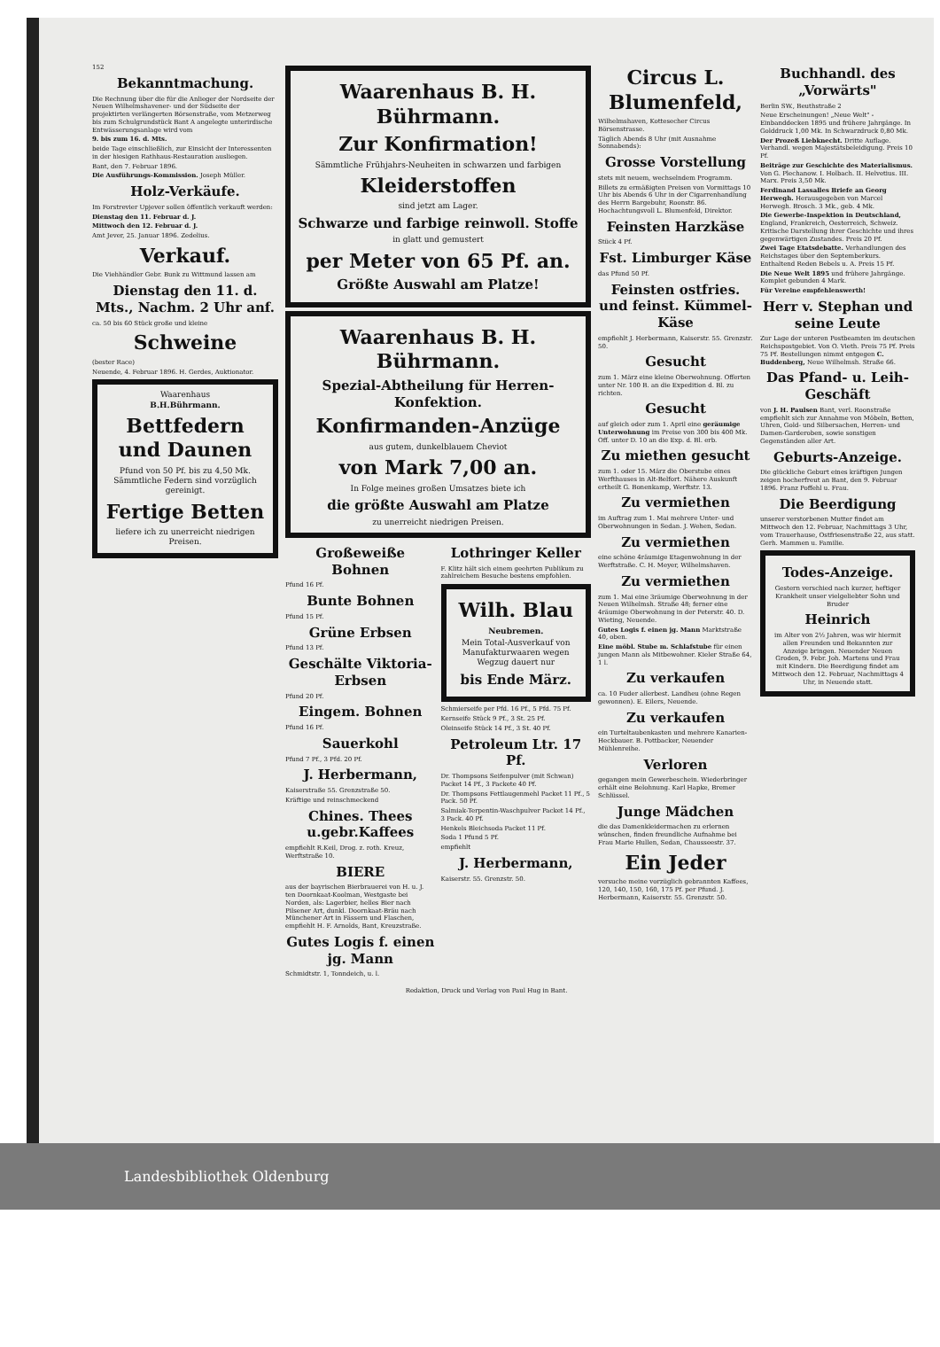152
Bekanntmachung.
Die Rechnung über die für die Anlieger der Nordseite der Neuen Wilhelmshavener- und der Südseite der projektirten verlängerten Börsenstraße, vom Metzerweg bis zum Schulgrundstück Bant A angelegte unterirdische Entwässerungsanlage wird vom
9. bis zum 16. d. Mts.
beide Tage einschließlich, zur Einsicht der Interessenten in der hiesigen Rathhaus-Restauration ausliegen.
Bant, den 7. Februar 1896.
Die Ausführungs-Kommission. Joseph Müller.
Holz-Verkäufe.
Im Forstrevier Upjever sollen öffentlich verkauft werden:
Dienstag den 11. Februar d. J.
Mittwoch den 12. Februar d. J.
Amt Jever, 25. Januar 1896. Zedelius.
Verkauf.
Die Viehhändler Gebr. Bunk zu Wittmund lassen am
Dienstag den 11. d. Mts., Nachm. 2 Uhr anf.
ca. 50 bis 60 Stück große und kleine
Schweine
(bester Race)
Neuende, 4. Februar 1896. H. Gerdes, Auktionator.
Waarenhaus
B.H.Bührmann.
Bettfedern und Daunen
Pfund von 50 Pf. bis zu 4,50 Mk.
Sämmtliche Federn sind vorzüglich gereinigt.
Fertige Betten
liefere ich zu unerreicht niedrigen Preisen.
Waarenhaus B. H. Bührmann.
Zur Konfirmation!
Sämmtliche Frühjahrs-Neuheiten in schwarzen und farbigen
Kleiderstoffen
sind jetzt am Lager.
Schwarze und farbige reinwoll. Stoffe
in glatt und gemustert
per Meter von 65 Pf. an.
Größte Auswahl am Platze!
Waarenhaus B. H. Bührmann.
Spezial-Abtheilung für Herren-Konfektion.
Konfirmanden-Anzüge
aus gutem, dunkelblauem Cheviot
von Mark 7,00 an.
In Folge meines großen Umsatzes biete ich
die größte Auswahl am Platze
zu unerreicht niedrigen Preisen.
Großeweiße Bohnen
Pfund 16 Pf.
Bunte Bohnen
Pfund 15 Pf.
Grüne Erbsen
Pfund 13 Pf.
Geschälte Viktoria-Erbsen
Pfund 20 Pf.
Eingem. Bohnen
Pfund 16 Pf.
Sauerkohl
Pfund 7 Pf., 3 Pfd. 20 Pf.
J. Herbermann,
Kaiserstraße 55. Grenzstraße 50.
Kräftige und reinschmeckend
Chines. Thees u.gebr.Kaffees
empfiehlt R.Keil, Drog. z. roth. Kreuz, Werftstraße 10.
BIERE
aus der bayrischen Bierbrauerei von H. u. J. ten Doornkaat-Koolman, Westgaste bei Norden, als: Lagerbier, helles Bier nach Pilsener Art, dunkl. Doornkaat-Bräu nach Münchener Art in Fässern und Flaschen, empfiehlt H. F. Arnolds, Bant, Kreuzstraße.
Gutes Logis f. einen jg. Mann
Schmidtstr. 1, Tonndeich, u. l.
Lothringer Keller
F. Klitz hält sich einem geehrten Publikum zu zahlreichem Besuche bestens empfohlen.
Wilh. Blau
Neubremen.
Mein Total-Ausverkauf von Manufakturwaaren wegen Wegzug dauert nur
bis Ende März.
Schmierseife per Pfd. 16 Pf., 5 Pfd. 75 Pf.
Kernseife Stück 9 Pf., 3 St. 25 Pf.
Oleinseife Stück 14 Pf., 3 St. 40 Pf.
Petroleum Ltr. 17 Pf.
Dr. Thompsons Seifenpulver (mit Schwan) Packet 14 Pf., 3 Packete 40 Pf.
Dr. Thompsons Fettlaugenmehl Packet 11 Pf., 5 Pack. 50 Pf.
Salmiak-Terpentin-Waschpulver Packet 14 Pf., 3 Pack. 40 Pf.
Henkels Bleichsoda Packet 11 Pf.
Soda 1 Pfund 5 Pf.
empfiehlt
J. Herbermann,
Kaiserstr. 55. Grenzstr. 50.
Circus L. Blumenfeld,
Wilhelmshaven, Kottesecher Circus Börsenstrasse.
Täglich Abends 8 Uhr (mit Ausnahme Sonnabends):
Grosse Vorstellung
stets mit neuem, wechselndem Programm.
Billets zu ermäßigten Preisen von Vormittags 10 Uhr bis Abends 6 Uhr in der Cigarrenhandlung des Herrn Bargebuhr, Roonstr. 86. Hochachtungsvoll L. Blumenfeld, Direktor.
Feinsten Harzkäse
Stück 4 Pf.
Fst. Limburger Käse
das Pfund 50 Pf.
Feinsten ostfries. und feinst. Kümmel-Käse
empfiehlt J. Herbermann, Kaiserstr. 55. Grenzstr. 50.
Gesucht
zum 1. März eine kleine Oberwohnung. Offerten unter Nr. 100 B. an die Expedition d. Bl. zu richten.
Gesucht
auf gleich oder zum 1. April eine geräumige Unterwohnung im Preise von 300 bis 400 Mk. Off. unter D. 10 an die Exp. d. Bl. erb.
Zu miethen gesucht
zum 1. oder 15. März die Oberstube eines Werfthauses in Alt-Belfort. Nähere Auskunft ertheilt G. Bonenkamp, Werftstr. 13.
Zu vermiethen
im Auftrag zum 1. Mai mehrere Unter- und Oberwohnungen in Sedan. J. Wehen, Sedan.
Zu vermiethen
eine schöne 4räumige Etagenwohnung in der Werftstraße. C. H. Meyer, Wilhelmshaven.
Zu vermiethen
zum 1. Mai eine 3räumige Oberwohnung in der Neuen Wilhelmsh. Straße 48; ferner eine 4räumige Oberwohnung in der Peterstr. 40. D. Wieting, Neuende.
Gutes Logis f. einen jg. Mann Marktstraße 40, oben.
Eine möbl. Stube m. Schlafstube für einen jungen Mann als Mitbewohner. Kieler Straße 64, 1 l.
Zu verkaufen
ca. 10 Fuder allerbest. Landheu (ohne Regen gewonnen). E. Eilers, Neuende.
Zu verkaufen
ein Turteltaubenkasten und mehrere Kanarien-Heckbauer. B. Pottbacker, Neuender Mühlenreihe.
Verloren
gegangen mein Gewerbeschein. Wiederbringer erhält eine Belohnung. Karl Hapke, Bremer Schlüssel.
Junge Mädchen
die das Damenkleidermachen zu erlernen wünschen, finden freundliche Aufnahme bei Frau Marie Hullen, Sedan, Chausseestr. 37.
Ein Jeder
versuche meine vorzüglich gebrannten Kaffees, 120, 140, 150, 160, 175 Pf. per Pfund. J. Herbermann, Kaiserstr. 55. Grenzstr. 50.
Buchhandl. des „Vorwärts"
Berlin SW., Beuthstraße 2
Neue Erscheinungen! „Neue Welt" - Einbanddecken 1895 und frühere Jahrgänge. In Golddruck 1,00 Mk. In Schwarzdruck 0,80 Mk.
Der Prozeß Liebknecht. Dritte Auflage. Verhandl. wegen Majestätsbeleidigung. Preis 10 Pf.
Beiträge zur Geschichte des Materialismus. Von G. Plechanow. I. Holbach. II. Helvetius. III. Marx. Preis 3,50 Mk.
Ferdinand Lassalles Briefe an Georg Herwegh. Herausgegeben von Marcel Herwegh. Brosch. 3 Mk., geb. 4 Mk.
Die Gewerbe-Inspektion in Deutschland, England, Frankreich, Oesterreich, Schweiz. Kritische Darstellung ihrer Geschichte und ihres gegenwärtigen Zustandes. Preis 20 Pf.
Zwei Tage Etatsdebatte. Verhandlungen des Reichstages über den Septemberkurs. Enthaltend Reden Bebels u. A. Preis 15 Pf.
Die Neue Welt 1895 und frühere Jahrgänge. Komplet gebunden 4 Mark.
Für Vereine empfehlenswerth!
Herr v. Stephan und seine Leute
Zur Lage der unteren Postbeamten im deutschen Reichspostgebiet. Von O. Vieth. Preis 75 Pf. Preis 75 Pf. Bestellungen nimmt entgegen C. Buddenberg, Neue Wilhelmsh. Straße 66.
Das Pfand- u. Leih-Geschäft
von J. H. Paulsen Bant, verl. Roonstraße empfiehlt sich zur Annahme von Möbeln, Betten, Uhren, Gold- und Silbersachen, Herren- und Damen-Garderoben, sowie sonstigen Gegenständen aller Art.
Geburts-Anzeige.
Die glückliche Geburt eines kräftigen Jungen zeigen hocherfreut an Bant, den 9. Februar 1896. Franz Poffehl u. Frau.
Die Beerdigung
unserer verstorbenen Mutter findet am Mittwoch den 12. Februar, Nachmittags 3 Uhr, vom Trauerhause, Ostfriesenstraße 22, aus statt. Gerh. Mammen u. Familie.
Todes-Anzeige.
Gestern verschied nach kurzer, heftiger Krankheit unser vielgeliebter Sohn und Bruder
Heinrich
im Alter von 2½ Jahren, was wir hiermit allen Freunden und Bekannten zur Anzeige bringen. Neuender Neuen Groden, 9. Febr. Joh. Martens und Frau mit Kindern. Die Beerdigung findet am Mittwoch den 12. Februar, Nachmittags 4 Uhr, in Neuende statt.
Redaktion, Druck und Verlag von Paul Hug in Bant.
Landesbibliothek Oldenburg